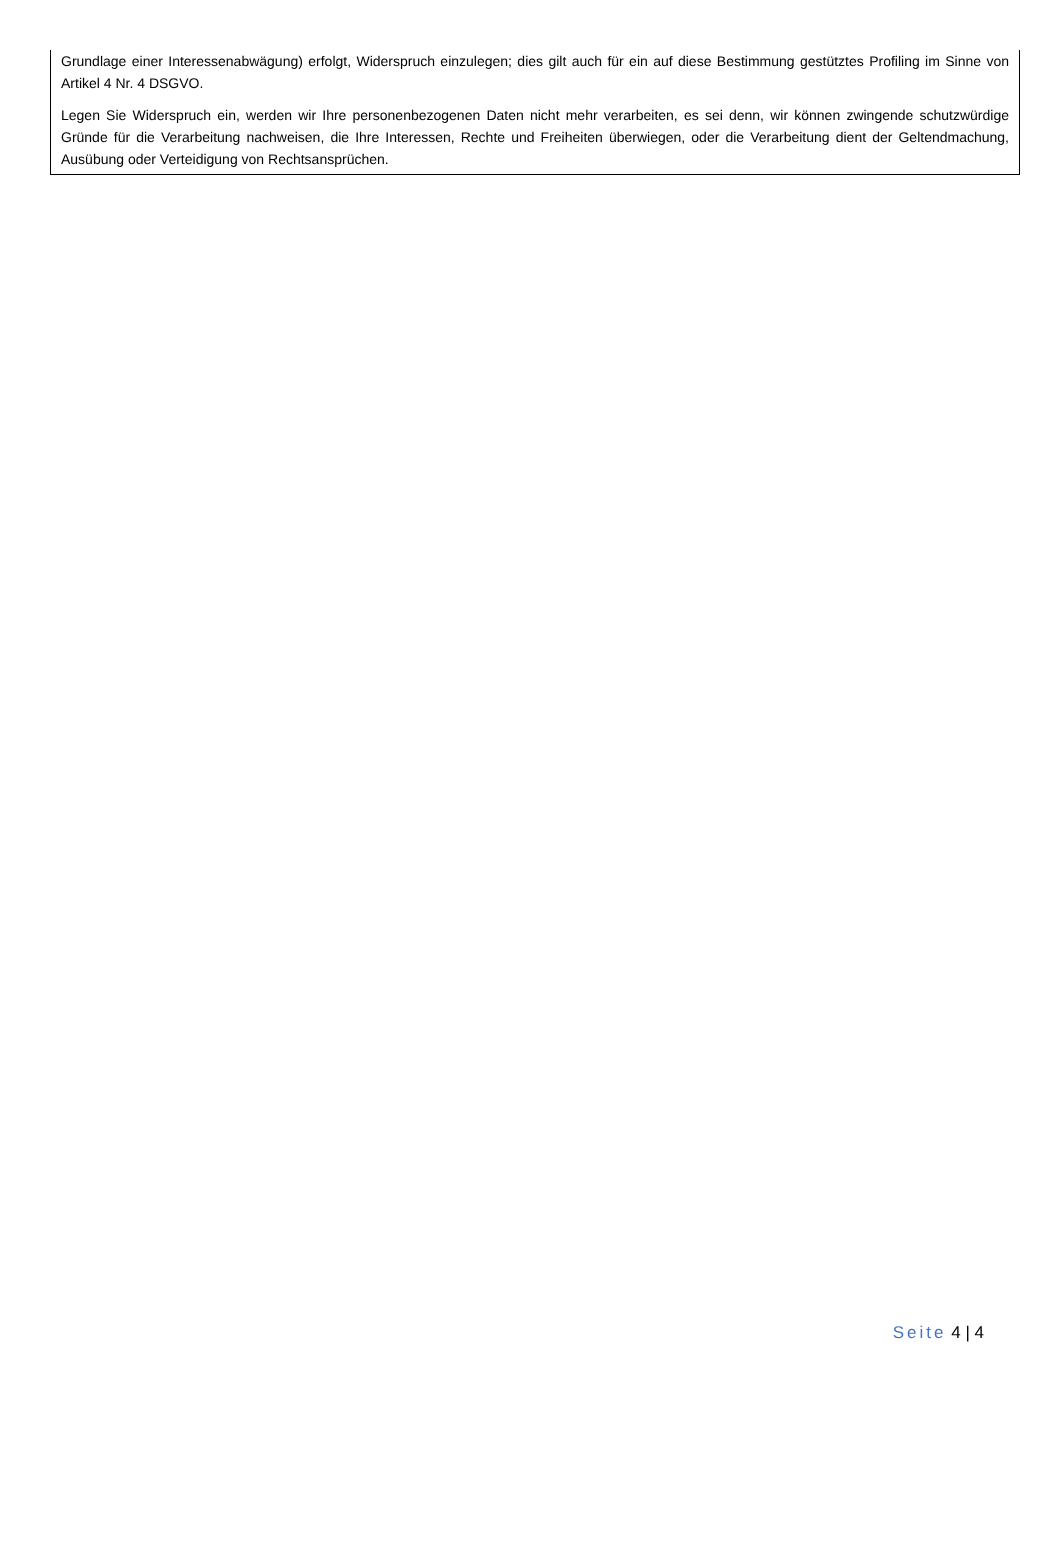Grundlage einer Interessenabwägung) erfolgt, Widerspruch einzulegen; dies gilt auch für ein auf diese Bestimmung gestütztes Profiling im Sinne von Artikel 4 Nr. 4 DSGVO.
Legen Sie Widerspruch ein, werden wir Ihre personenbezogenen Daten nicht mehr verarbeiten, es sei denn, wir können zwingende schutzwürdige Gründe für die Verarbeitung nachweisen, die Ihre Interessen, Rechte und Freiheiten überwiegen, oder die Verarbeitung dient der Geltendmachung, Ausübung oder Verteidigung von Rechtsansprüchen.
Seite 4 | 4